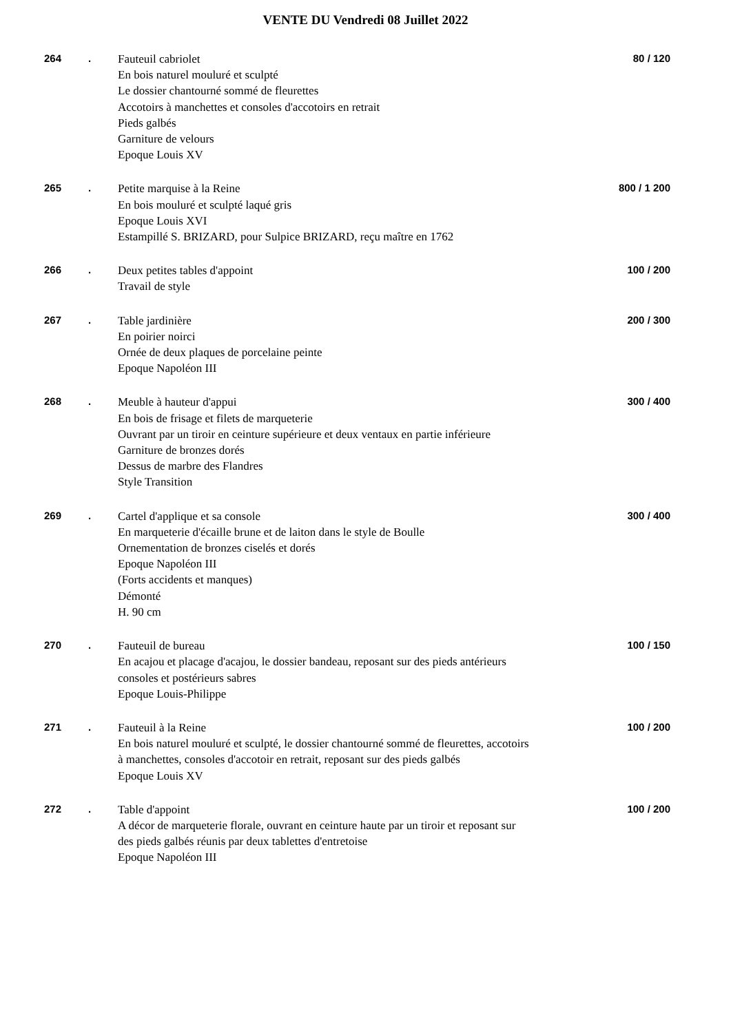VENTE DU Vendredi 08 Juillet 2022
264 .
Fauteuil cabriolet
En bois naturel mouluré et sculpté
Le dossier chantourné sommé de fleurettes
Accotoirs à manchettes et consoles d'accotoirs en retrait
Pieds galbés
Garniture de velours
Epoque Louis XV
80 / 120
265 .
Petite marquise à la Reine
En bois mouluré et sculpté laqué gris
Epoque Louis XVI
Estampillé S. BRIZARD, pour Sulpice BRIZARD, reçu maître en 1762
800 / 1 200
266 .
Deux petites tables d'appoint
Travail de style
100 / 200
267 .
Table jardinière
En poirier noirci
Ornée de deux plaques de porcelaine peinte
Epoque Napoléon III
200 / 300
268 .
Meuble à hauteur d'appui
En bois de frisage et filets de marqueterie
Ouvrant par un tiroir en ceinture supérieure et deux ventaux en partie inférieure
Garniture de bronzes dorés
Dessus de marbre des Flandres
Style Transition
300 / 400
269 .
Cartel d'applique et sa console
En marqueterie d'écaille brune et de laiton dans le style de Boulle
Ornementation de bronzes ciselés et dorés
Epoque Napoléon III
(Forts accidents et manques)
Démonté
H. 90 cm
300 / 400
270 .
Fauteuil de bureau
En acajou et placage d'acajou, le dossier bandeau, reposant sur des pieds antérieurs consoles et postérieurs sabres
Epoque Louis-Philippe
100 / 150
271 .
Fauteuil à la Reine
En bois naturel mouluré et sculpté, le dossier chantourné sommé de fleurettes, accotoirs à manchettes, consoles d'accotoir en retrait, reposant sur des pieds galbés
Epoque Louis XV
100 / 200
272 .
Table d'appoint
A décor de marqueterie florale, ouvrant en ceinture haute par un tiroir et reposant sur des pieds galbés réunis par deux tablettes d'entretoise
Epoque Napoléon III
100 / 200